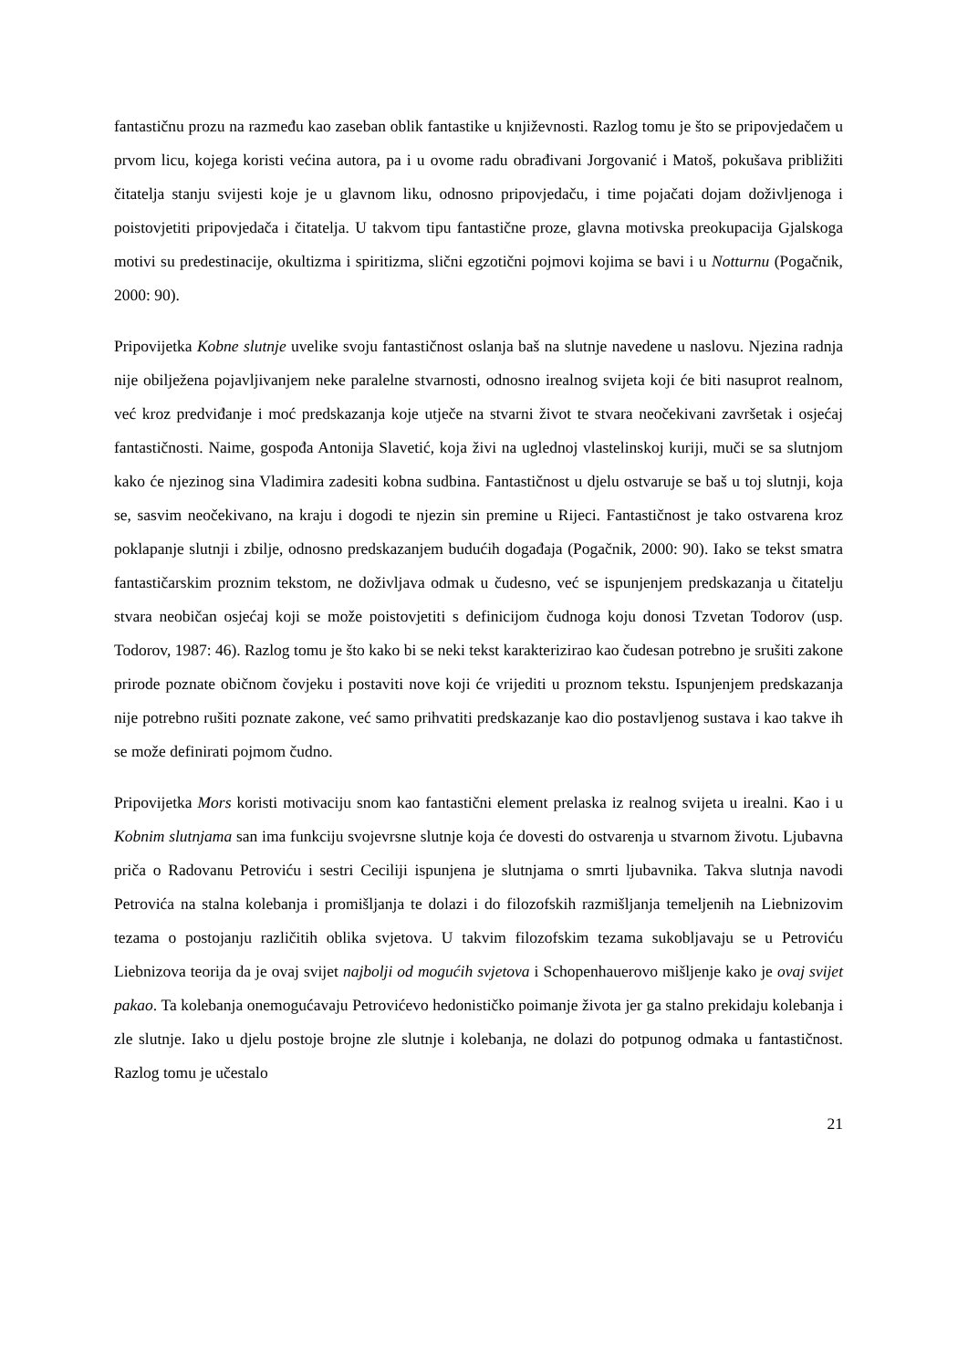fantastičnu prozu na razmeđu kao zaseban oblik fantastike u književnosti. Razlog tomu je što se pripovjedačem u prvom licu, kojega koristi većina autora, pa i u ovome radu obrađivani Jorgovanić i Matoš, pokušava približiti čitatelja stanju svijesti koje je u glavnom liku, odnosno pripovjedaču, i time pojačati dojam doživljenoga i poistovjetiti pripovjedača i čitatelja. U takvom tipu fantastične proze, glavna motivska preokupacija Gjalskoga motivi su predestinacije, okultizma i spiritizma, slični egzotični pojmovi kojima se bavi i u Notturnu (Pogačnik, 2000: 90).
Pripovijetka Kobne slutnje uvelike svoju fantastičnost oslanja baš na slutnje navedene u naslovu. Njezina radnja nije obilježena pojavljivanjem neke paralelne stvarnosti, odnosno irealnog svijeta koji će biti nasuprot realnom, već kroz predviđanje i moć predskazanja koje utječe na stvarni život te stvara neočekivani završetak i osjećaj fantastičnosti. Naime, gospođa Antonija Slavetić, koja živi na uglednoj vlastelinskoj kuriji, muči se sa slutnjom kako će njezinog sina Vladimira zadesiti kobna sudbina. Fantastičnost u djelu ostvaruje se baš u toj slutnji, koja se, sasvim neočekivano, na kraju i dogodi te njezin sin premine u Rijeci. Fantastičnost je tako ostvarena kroz poklapanje slutnji i zbilje, odnosno predskazanjem budućih događaja (Pogačnik, 2000: 90). Iako se tekst smatra fantastičarskim proznim tekstom, ne doživljava odmak u čudesno, već se ispunjenjem predskazanja u čitatelju stvara neobičan osjećaj koji se može poistovjetiti s definicijom čudnoga koju donosi Tzvetan Todorov (usp. Todorov, 1987: 46). Razlog tomu je što kako bi se neki tekst karakterizirao kao čudesan potrebno je srušiti zakone prirode poznate običnom čovjeku i postaviti nove koji će vrijediti u proznom tekstu. Ispunjenjem predskazanja nije potrebno rušiti poznate zakone, već samo prihvatiti predskazanje kao dio postavljenog sustava i kao takve ih se može definirati pojmom čudno.
Pripovijetka Mors koristi motivaciju snom kao fantastični element prelaska iz realnog svijeta u irealni. Kao i u Kobnim slutnjama san ima funkciju svojevrsne slutnje koja će dovesti do ostvarenja u stvarnom životu. Ljubavna priča o Radovanu Petroviću i sestri Ceciliji ispunjena je slutnjama o smrti ljubavnika. Takva slutnja navodi Petrovića na stalna kolebanja i promišljanja te dolazi i do filozofskih razmišljanja temeljenih na Liebnizovim tezama o postojanju različitih oblika svjetova. U takvim filozofskim tezama sukobljavaju se u Petroviću Liebnizova teorija da je ovaj svijet najbolji od mogućih svjetova i Schopenhauerovo mišljenje kako je ovaj svijet pakao. Ta kolebanja onemogućavaju Petrovićevo hedonističko poimanje života jer ga stalno prekidaju kolebanja i zle slutnje. Iako u djelu postoje brojne zle slutnje i kolebanja, ne dolazi do potpunog odmaka u fantastičnost. Razlog tomu je učestalo
21